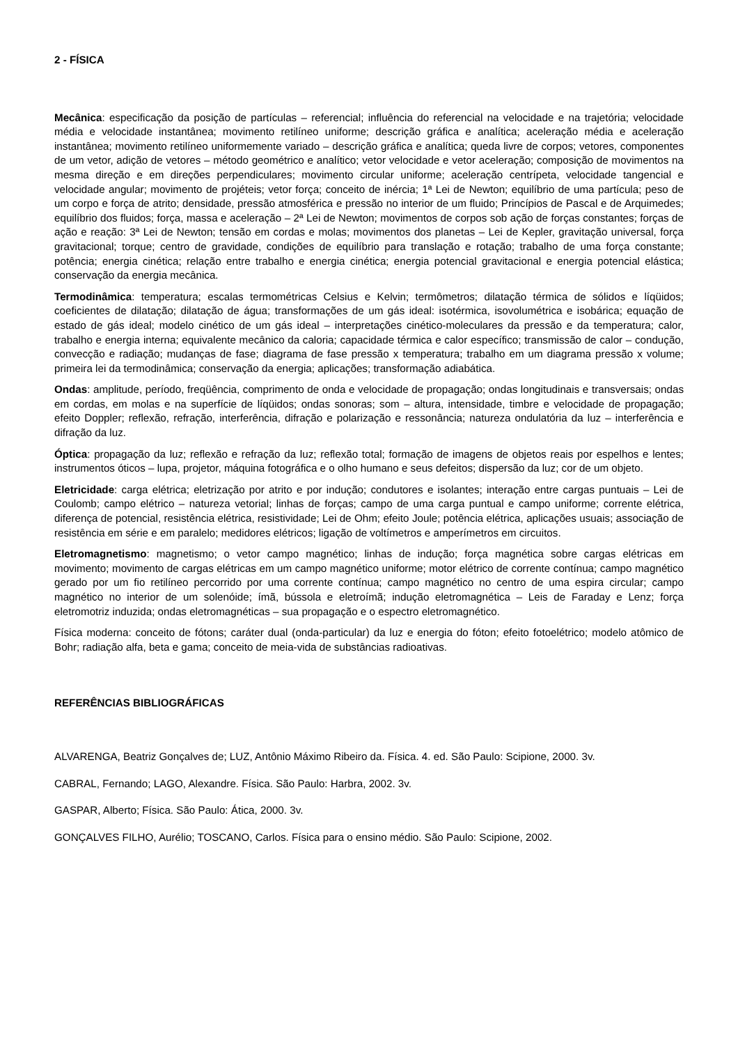2 - FÍSICA
Mecânica: especificação da posição de partículas – referencial; influência do referencial na velocidade e na trajetória; velocidade média e velocidade instantânea; movimento retilíneo uniforme; descrição gráfica e analítica; aceleração média e aceleração instantânea; movimento retilíneo uniformemente variado – descrição gráfica e analítica; queda livre de corpos; vetores, componentes de um vetor, adição de vetores – método geométrico e analítico; vetor velocidade e vetor aceleração; composição de movimentos na mesma direção e em direções perpendiculares; movimento circular uniforme; aceleração centrípeta, velocidade tangencial e velocidade angular; movimento de projéteis; vetor força; conceito de inércia; 1ª Lei de Newton; equilíbrio de uma partícula; peso de um corpo e força de atrito; densidade, pressão atmosférica e pressão no interior de um fluido; Princípios de Pascal e de Arquimedes; equilíbrio dos fluidos; força, massa e aceleração – 2ª Lei de Newton; movimentos de corpos sob ação de forças constantes; forças de ação e reação: 3ª Lei de Newton; tensão em cordas e molas; movimentos dos planetas – Lei de Kepler, gravitação universal, força gravitacional; torque; centro de gravidade, condições de equilíbrio para translação e rotação; trabalho de uma força constante; potência; energia cinética; relação entre trabalho e energia cinética; energia potencial gravitacional e energia potencial elástica; conservação da energia mecânica.
Termodinâmica: temperatura; escalas termométricas Celsius e Kelvin; termômetros; dilatação térmica de sólidos e líqüidos; coeficientes de dilatação; dilatação de água; transformações de um gás ideal: isotérmica, isovolumétrica e isobárica; equação de estado de gás ideal; modelo cinético de um gás ideal – interpretações cinético-moleculares da pressão e da temperatura; calor, trabalho e energia interna; equivalente mecânico da caloria; capacidade térmica e calor específico; transmissão de calor – condução, convecção e radiação; mudanças de fase; diagrama de fase pressão x temperatura; trabalho em um diagrama pressão x volume; primeira lei da termodinâmica; conservação da energia; aplicações; transformação adiabática.
Ondas: amplitude, período, freqüência, comprimento de onda e velocidade de propagação; ondas longitudinais e transversais; ondas em cordas, em molas e na superfície de líqüidos; ondas sonoras; som – altura, intensidade, timbre e velocidade de propagação; efeito Doppler; reflexão, refração, interferência, difração e polarização e ressonância; natureza ondulatória da luz – interferência e difração da luz.
Óptica: propagação da luz; reflexão e refração da luz; reflexão total; formação de imagens de objetos reais por espelhos e lentes; instrumentos óticos – lupa, projetor, máquina fotográfica e o olho humano e seus defeitos; dispersão da luz; cor de um objeto.
Eletricidade: carga elétrica; eletrização por atrito e por indução; condutores e isolantes; interação entre cargas puntuais – Lei de Coulomb; campo elétrico – natureza vetorial; linhas de forças; campo de uma carga puntual e campo uniforme; corrente elétrica, diferença de potencial, resistência elétrica, resistividade; Lei de Ohm; efeito Joule; potência elétrica, aplicações usuais; associação de resistência em série e em paralelo; medidores elétricos; ligação de voltímetros e amperímetros em circuitos.
Eletromagnetismo: magnetismo; o vetor campo magnético; linhas de indução; força magnética sobre cargas elétricas em movimento; movimento de cargas elétricas em um campo magnético uniforme; motor elétrico de corrente contínua; campo magnético gerado por um fio retilíneo percorrido por uma corrente contínua; campo magnético no centro de uma espira circular; campo magnético no interior de um solenóide; ímã, bússola e eletroímã; indução eletromagnética – Leis de Faraday e Lenz; força eletromotriz induzida; ondas eletromagnéticas – sua propagação e o espectro eletromagnético.
Física moderna: conceito de fótons; caráter dual (onda-particular) da luz e energia do fóton; efeito fotoelétrico; modelo atômico de Bohr; radiação alfa, beta e gama; conceito de meia-vida de substâncias radioativas.
REFERÊNCIAS BIBLIOGRÁFICAS
ALVARENGA, Beatriz Gonçalves de; LUZ, Antônio Máximo Ribeiro da. Física. 4. ed. São Paulo: Scipione, 2000. 3v.
CABRAL, Fernando; LAGO, Alexandre. Física. São Paulo: Harbra, 2002. 3v.
GASPAR, Alberto; Física. São Paulo: Ática, 2000. 3v.
GONÇALVES FILHO, Aurélio; TOSCANO, Carlos. Física para o ensino médio. São Paulo: Scipione, 2002.